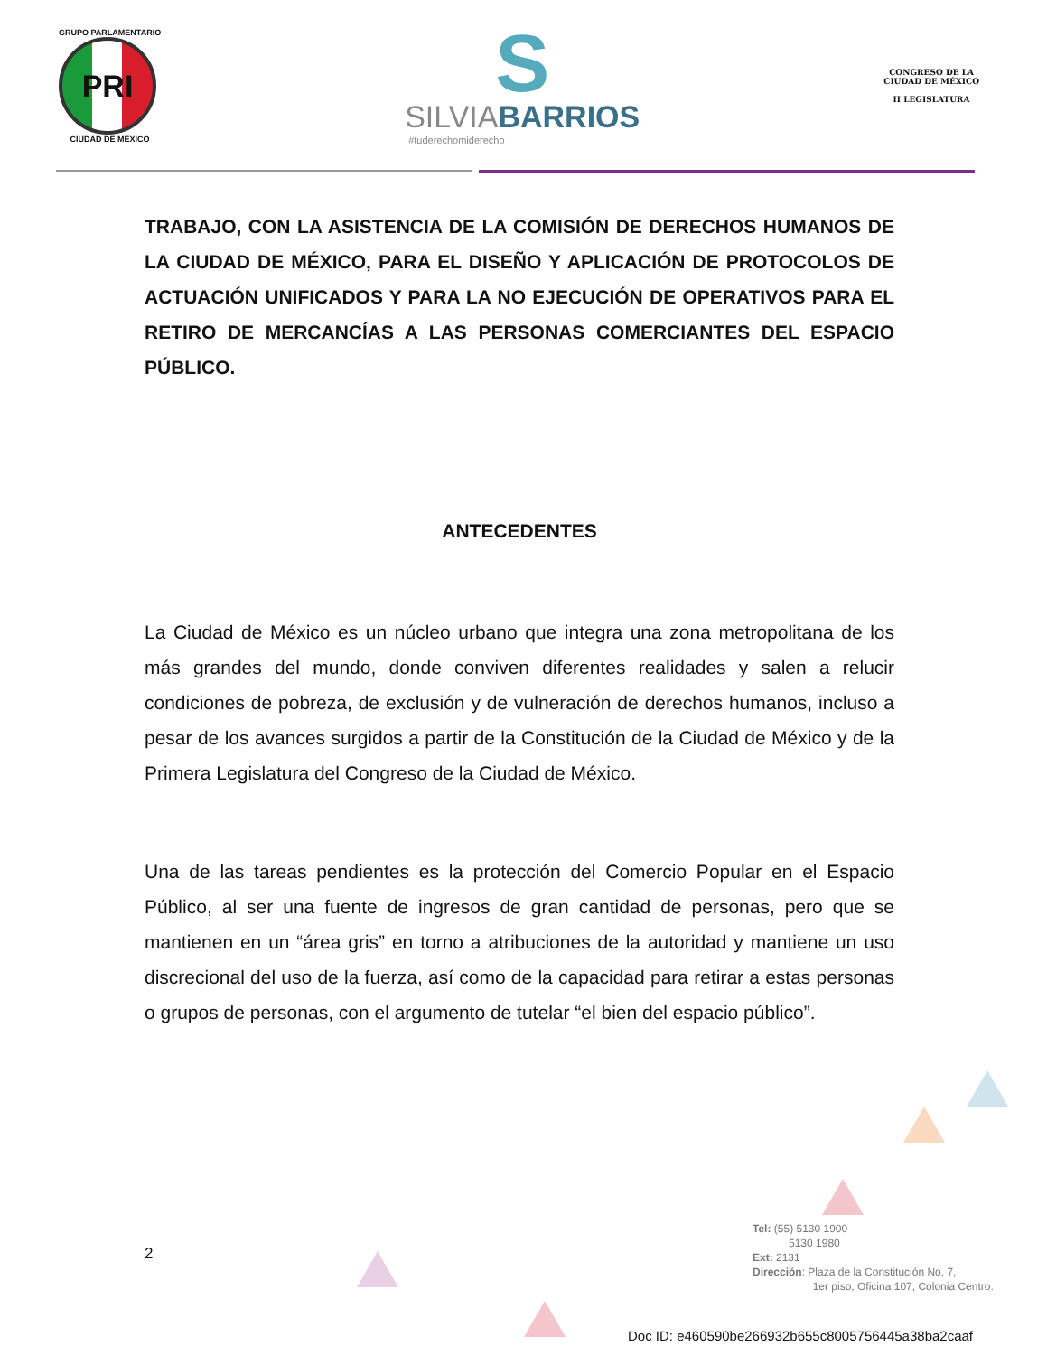GRUPO PARLAMENTARIO
PRI
CIUDAD DE MÉXICO
S
SILVIABARRIOS
#tuderechomiderecho
CONGRESO DE LA
CIUDAD DE MÉXICO
II LEGISLATURA
TRABAJO, CON LA ASISTENCIA DE LA COMISIÓN DE DERECHOS HUMANOS DE LA CIUDAD DE MÉXICO, PARA EL DISEÑO Y APLICACIÓN DE PROTOCOLOS DE ACTUACIÓN UNIFICADOS Y PARA LA NO EJECUCIÓN DE OPERATIVOS PARA EL RETIRO DE MERCANCÍAS A LAS PERSONAS COMERCIANTES DEL ESPACIO PÚBLICO.
ANTECEDENTES
La Ciudad de México es un núcleo urbano que integra una zona metropolitana de los más grandes del mundo, donde conviven diferentes realidades y salen a relucir condiciones de pobreza, de exclusión y de vulneración de derechos humanos, incluso a pesar de los avances surgidos a partir de la Constitución de la Ciudad de México y de la Primera Legislatura del Congreso de la Ciudad de México.
Una de las tareas pendientes es la protección del Comercio Popular en el Espacio Público, al ser una fuente de ingresos de gran cantidad de personas, pero que se mantienen en un “área gris” en torno a atribuciones de la autoridad y mantiene un uso discrecional del uso de la fuerza, así como de la capacidad para retirar a estas personas o grupos de personas, con el argumento de tutelar “el bien del espacio público”.
2
Tel: (55) 5130 1900
5130 1980
Ext: 2131
Dirección: Plaza de la Constitución No. 7,
1er piso, Oficina 107, Colonia Centro.
Doc ID: e460590be266932b655c8005756445a38ba2caaf